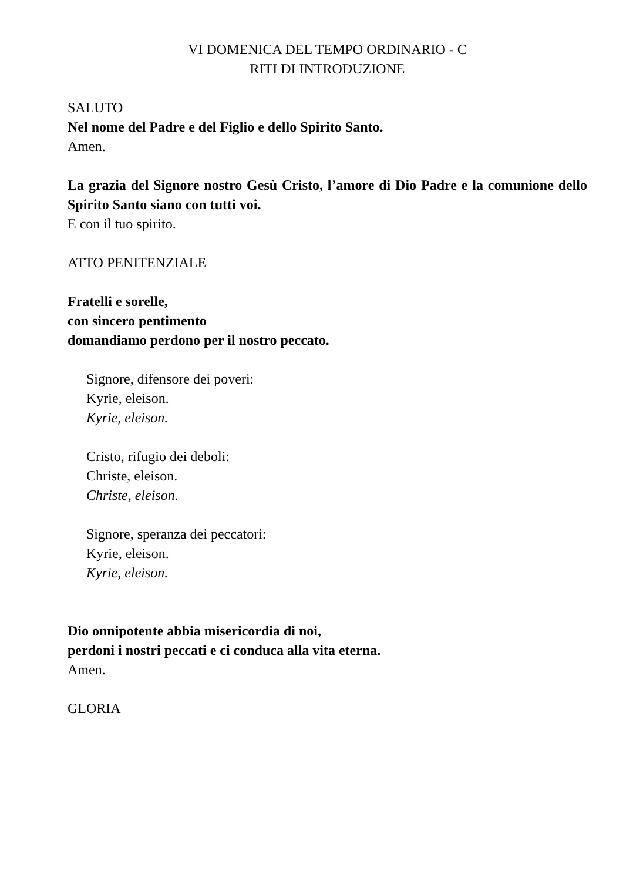VI DOMENICA DEL TEMPO ORDINARIO - C
RITI DI INTRODUZIONE
SALUTO
Nel nome del Padre e del Figlio e dello Spirito Santo.
Amen.
La grazia del Signore nostro Gesù Cristo, l’amore di Dio Padre e la comunione dello Spirito Santo siano con tutti voi.
E con il tuo spirito.
ATTO PENITENZIALE
Fratelli e sorelle,
con sincero pentimento
domandiamo perdono per il nostro peccato.
Signore, difensore dei poveri:
Kyrie, eleison.
Kyrie, eleison.
Cristo, rifugio dei deboli:
Christe, eleison.
Christe, eleison.
Signore, speranza dei peccatori:
Kyrie, eleison.
Kyrie, eleison.
Dio onnipotente abbia misericordia di noi,
perdoni i nostri peccati e ci conduca alla vita eterna.
Amen.
GLORIA